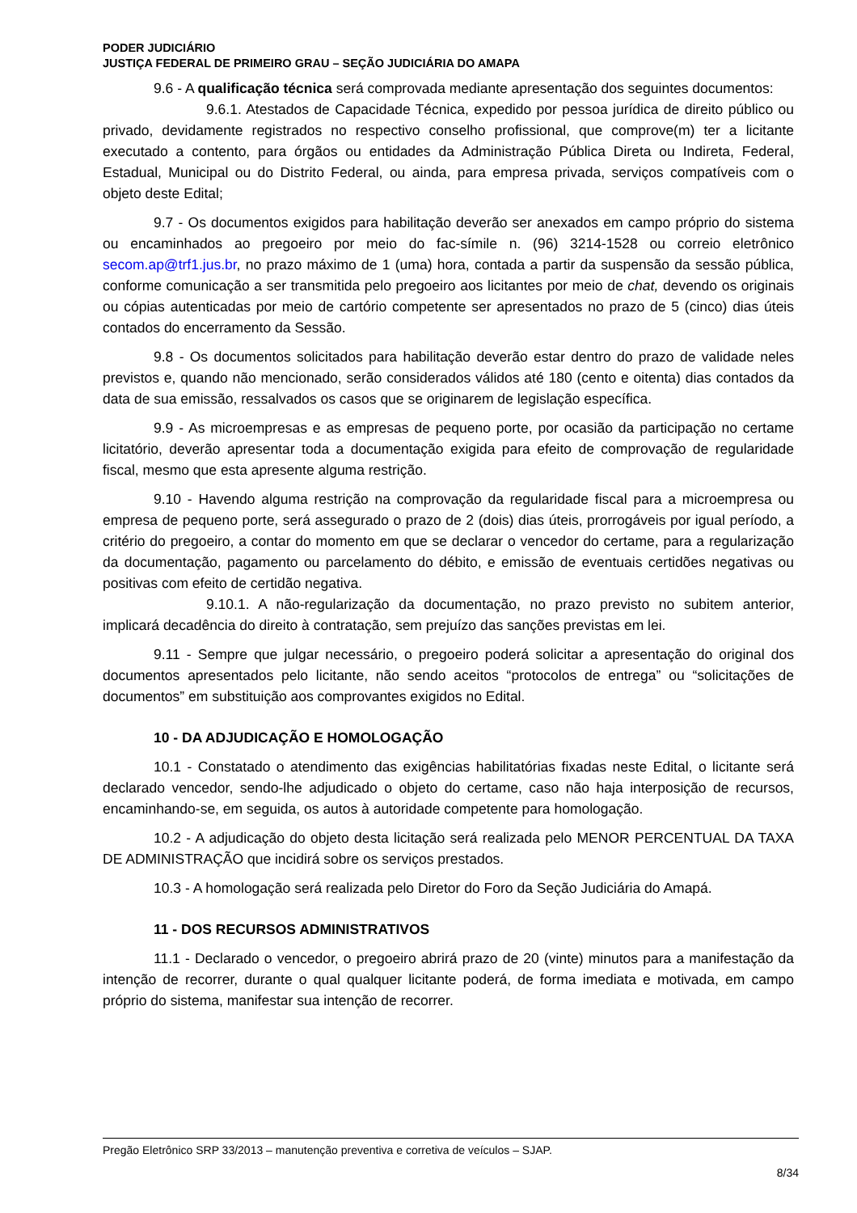PODER JUDICIÁRIO
JUSTIÇA FEDERAL DE PRIMEIRO GRAU – SEÇÃO JUDICIÁRIA DO AMAPA
9.6 - A qualificação técnica será comprovada mediante apresentação dos seguintes documentos:
9.6.1. Atestados de Capacidade Técnica, expedido por pessoa jurídica de direito público ou privado, devidamente registrados no respectivo conselho profissional, que comprove(m) ter a licitante executado a contento, para órgãos ou entidades da Administração Pública Direta ou Indireta, Federal, Estadual, Municipal ou do Distrito Federal, ou ainda, para empresa privada, serviços compatíveis com o objeto deste Edital;
9.7 - Os documentos exigidos para habilitação deverão ser anexados em campo próprio do sistema ou encaminhados ao pregoeiro por meio do fac-símile n. (96) 3214-1528 ou correio eletrônico secom.ap@trf1.jus.br, no prazo máximo de 1 (uma) hora, contada a partir da suspensão da sessão pública, conforme comunicação a ser transmitida pelo pregoeiro aos licitantes por meio de chat, devendo os originais ou cópias autenticadas por meio de cartório competente ser apresentados no prazo de 5 (cinco) dias úteis contados do encerramento da Sessão.
9.8 - Os documentos solicitados para habilitação deverão estar dentro do prazo de validade neles previstos e, quando não mencionado, serão considerados válidos até 180 (cento e oitenta) dias contados da data de sua emissão, ressalvados os casos que se originarem de legislação específica.
9.9 - As microempresas e as empresas de pequeno porte, por ocasião da participação no certame licitatório, deverão apresentar toda a documentação exigida para efeito de comprovação de regularidade fiscal, mesmo que esta apresente alguma restrição.
9.10 - Havendo alguma restrição na comprovação da regularidade fiscal para a microempresa ou empresa de pequeno porte, será assegurado o prazo de 2 (dois) dias úteis, prorrogáveis por igual período, a critério do pregoeiro, a contar do momento em que se declarar o vencedor do certame, para a regularização da documentação, pagamento ou parcelamento do débito, e emissão de eventuais certidões negativas ou positivas com efeito de certidão negativa.
9.10.1. A não-regularização da documentação, no prazo previsto no subitem anterior, implicará decadência do direito à contratação, sem prejuízo das sanções previstas em lei.
9.11 - Sempre que julgar necessário, o pregoeiro poderá solicitar a apresentação do original dos documentos apresentados pelo licitante, não sendo aceitos “protocolos de entrega” ou “solicitações de documentos” em substituição aos comprovantes exigidos no Edital.
10 - DA ADJUDICAÇÃO E HOMOLOGAÇÃO
10.1 - Constatado o atendimento das exigências habilitatórias fixadas neste Edital, o licitante será declarado vencedor, sendo-lhe adjudicado o objeto do certame, caso não haja interposição de recursos, encaminhando-se, em seguida, os autos à autoridade competente para homologação.
10.2 - A adjudicação do objeto desta licitação será realizada pelo MENOR PERCENTUAL DA TAXA DE ADMINISTRAÇÃO que incidirá sobre os serviços prestados.
10.3 - A homologação será realizada pelo Diretor do Foro da Seção Judiciária do Amapá.
11 - DOS RECURSOS ADMINISTRATIVOS
11.1 - Declarado o vencedor, o pregoeiro abrirá prazo de 20 (vinte) minutos para a manifestação da intenção de recorrer, durante o qual qualquer licitante poderá, de forma imediata e motivada, em campo próprio do sistema, manifestar sua intenção de recorrer.
Pregão Eletrônico SRP 33/2013 – manutenção preventiva e corretiva de veículos – SJAP.
8/34